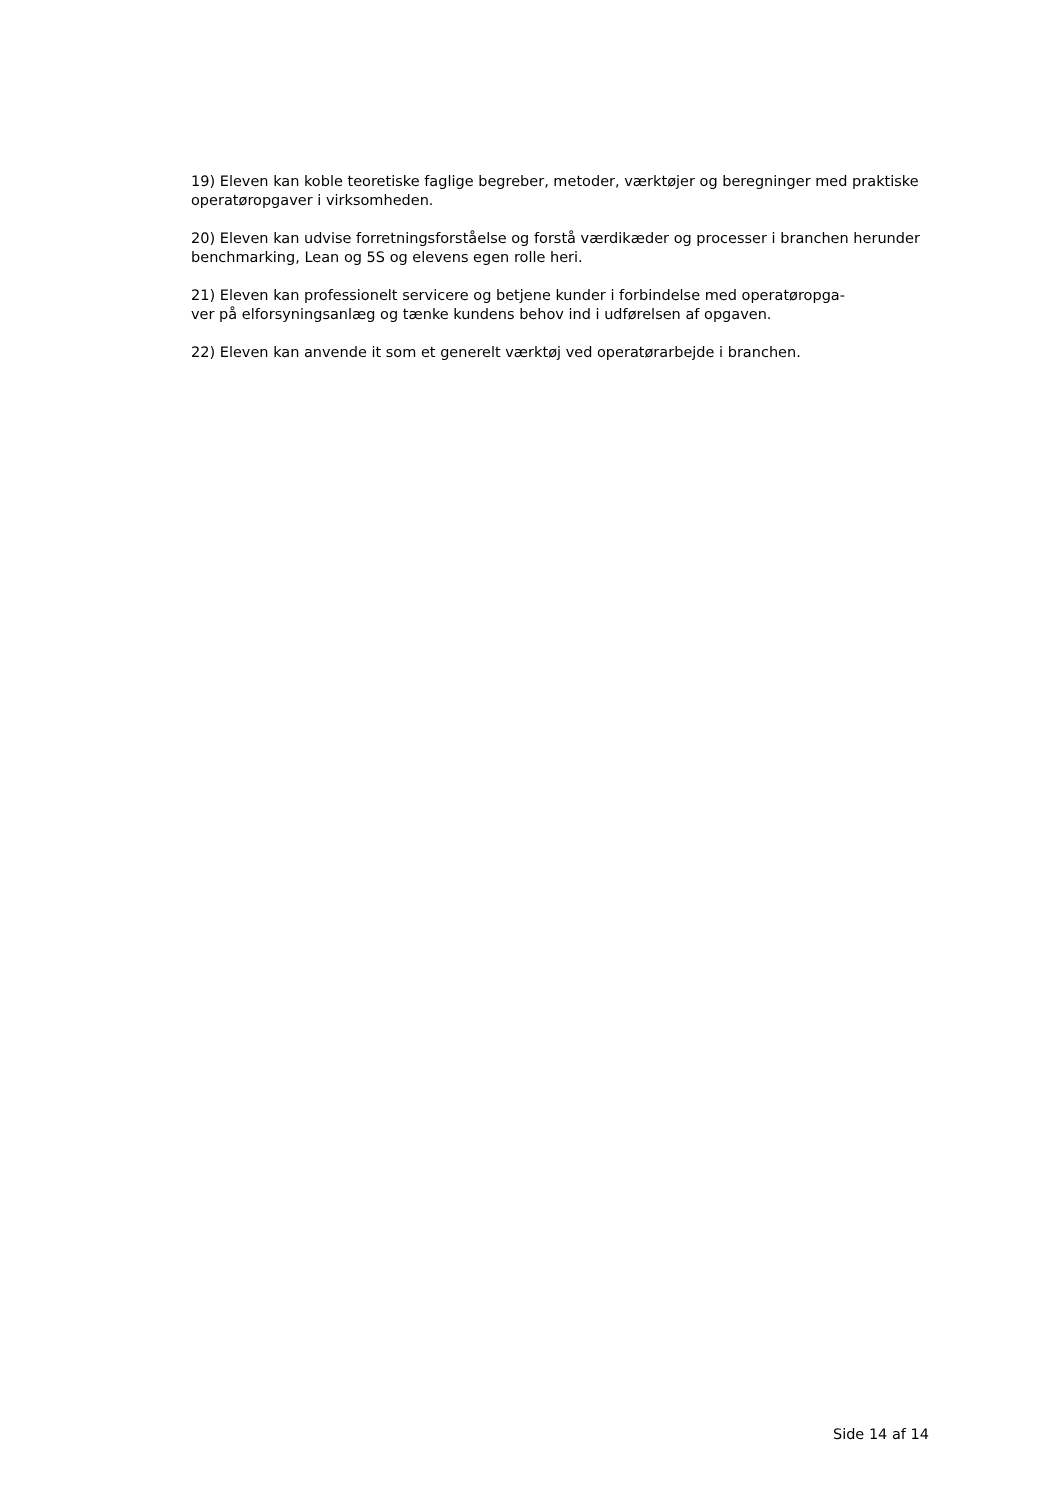19) Eleven kan koble teoretiske faglige begreber, metoder, værktøjer og beregninger med praktiske operatøropgaver i virksomheden.
20) Eleven kan udvise forretningsforståelse og forstå værdikæder og processer i branchen herunder benchmarking, Lean og 5S og elevens egen rolle heri.
21) Eleven kan professionelt servicere og betjene kunder i forbindelse med operatøropga-
ver på elforsyningsanlæg og tænke kundens behov ind i udførelsen af opgaven.
22) Eleven kan anvende it som et generelt værktøj ved operatørarbejde i branchen.
Side 14 af 14